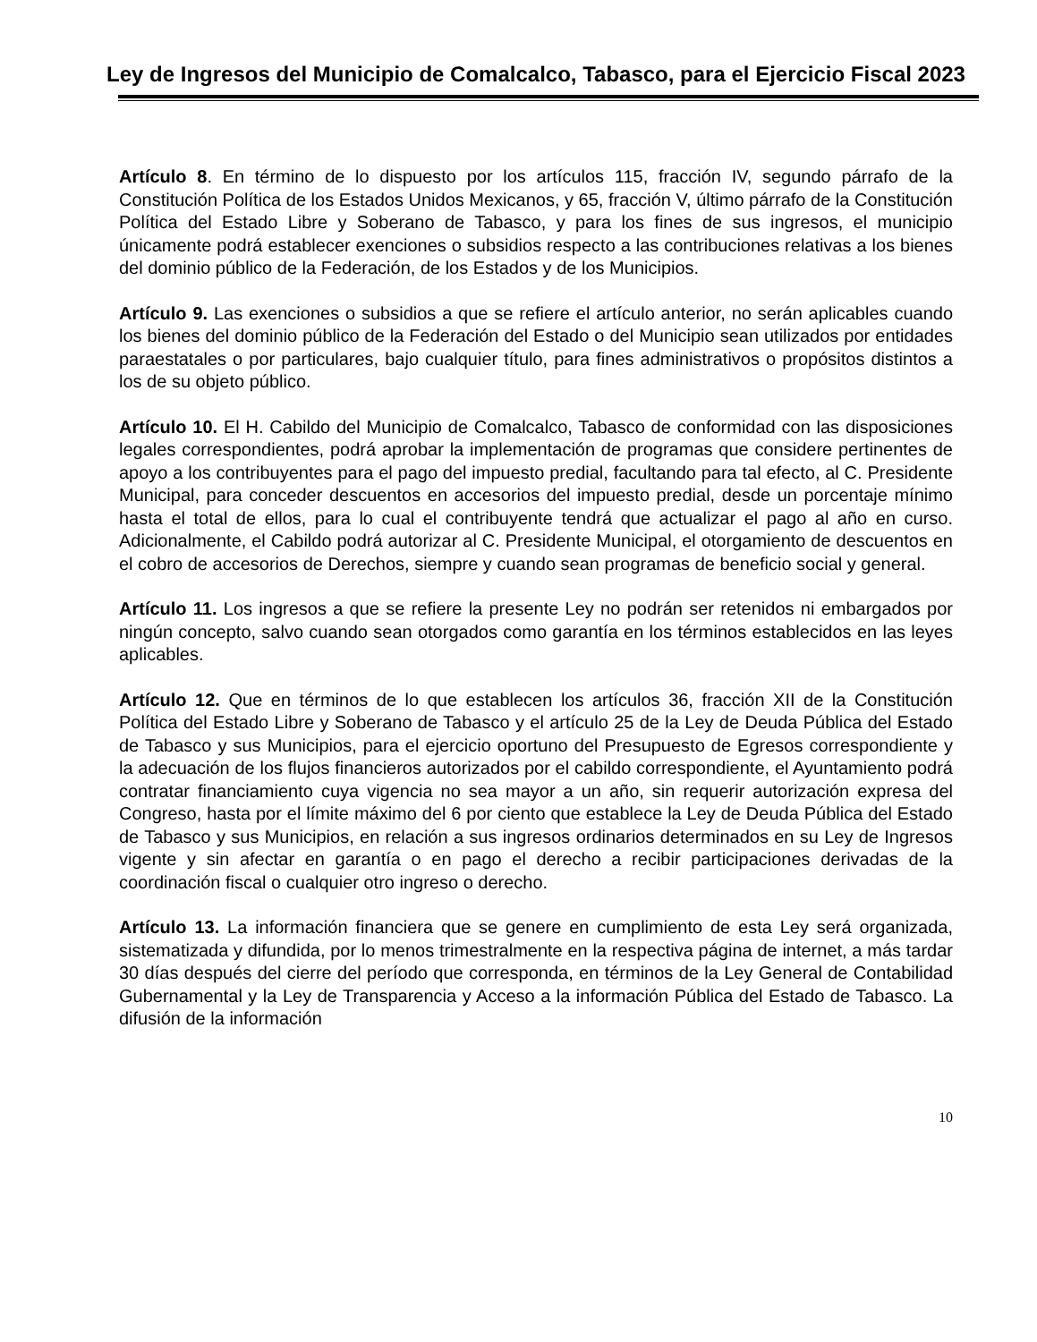Ley de Ingresos del Municipio de Comalcalco, Tabasco, para el Ejercicio Fiscal 2023
Artículo 8. En término de lo dispuesto por los artículos 115, fracción IV, segundo párrafo de la Constitución Política de los Estados Unidos Mexicanos, y 65, fracción V, último párrafo de la Constitución Política del Estado Libre y Soberano de Tabasco, y para los fines de sus ingresos, el municipio únicamente podrá establecer exenciones o subsidios respecto a las contribuciones relativas a los bienes del dominio público de la Federación, de los Estados y de los Municipios.
Artículo 9. Las exenciones o subsidios a que se refiere el artículo anterior, no serán aplicables cuando los bienes del dominio público de la Federación del Estado o del Municipio sean utilizados por entidades paraestatales o por particulares, bajo cualquier título, para fines administrativos o propósitos distintos a los de su objeto público.
Artículo 10. El H. Cabildo del Municipio de Comalcalco, Tabasco de conformidad con las disposiciones legales correspondientes, podrá aprobar la implementación de programas que considere pertinentes de apoyo a los contribuyentes para el pago del impuesto predial, facultando para tal efecto, al C. Presidente Municipal, para conceder descuentos en accesorios del impuesto predial, desde un porcentaje mínimo hasta el total de ellos, para lo cual el contribuyente tendrá que actualizar el pago al año en curso. Adicionalmente, el Cabildo podrá autorizar al C. Presidente Municipal, el otorgamiento de descuentos en el cobro de accesorios de Derechos, siempre y cuando sean programas de beneficio social y general.
Artículo 11. Los ingresos a que se refiere la presente Ley no podrán ser retenidos ni embargados por ningún concepto, salvo cuando sean otorgados como garantía en los términos establecidos en las leyes aplicables.
Artículo 12. Que en términos de lo que establecen los artículos 36, fracción XII de la Constitución Política del Estado Libre y Soberano de Tabasco y el artículo 25 de la Ley de Deuda Pública del Estado de Tabasco y sus Municipios, para el ejercicio oportuno del Presupuesto de Egresos correspondiente y la adecuación de los flujos financieros autorizados por el cabildo correspondiente, el Ayuntamiento podrá contratar financiamiento cuya vigencia no sea mayor a un año, sin requerir autorización expresa del Congreso, hasta por el límite máximo del 6 por ciento que establece la Ley de Deuda Pública del Estado de Tabasco y sus Municipios, en relación a sus ingresos ordinarios determinados en su Ley de Ingresos vigente y sin afectar en garantía o en pago el derecho a recibir participaciones derivadas de la coordinación fiscal o cualquier otro ingreso o derecho.
Artículo 13. La información financiera que se genere en cumplimiento de esta Ley será organizada, sistematizada y difundida, por lo menos trimestralmente en la respectiva página de internet, a más tardar 30 días después del cierre del período que corresponda, en términos de la Ley General de Contabilidad Gubernamental y la Ley de Transparencia y Acceso a la información Pública del Estado de Tabasco. La difusión de la información
10